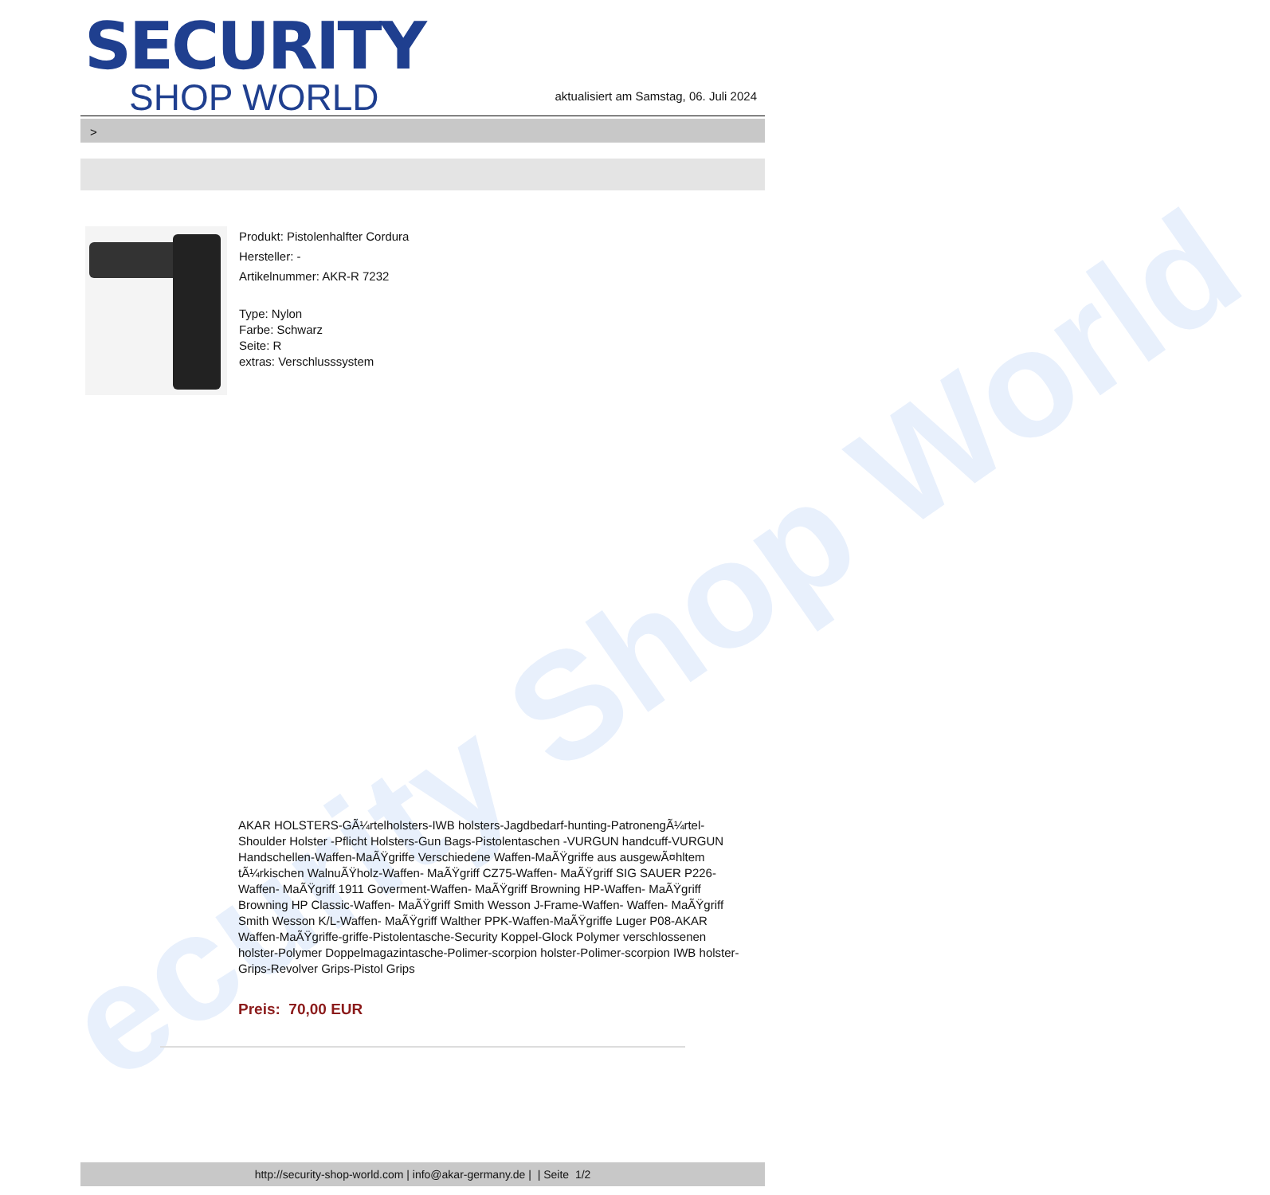ecurity Shop World
SECURITY
SHOP WORLD
aktualisiert am Samstag, 06. Juli 2024
>
Produkt: Pistolenhalfter Cordura
Hersteller: -
Artikelnummer: AKR-R 7232
Type: Nylon
Farbe: Schwarz
Seite: R
extras: Verschlusssystem
AKAR HOLSTERS-GÃ¼rtelholsters-IWB holsters-Jagdbedarf-hunting-PatronengÃ¼rtel- Shoulder Holster -Pflicht Holsters-Gun Bags-Pistolentaschen -VURGUN handcuff-VURGUN Handschellen-Waffen-MaÃŸgriffe Verschiedene Waffen-MaÃŸgriffe aus ausgewÃ¤hltem tÃ¼rkischen WalnuÃŸholz-Waffen- MaÃŸgriff CZ75-Waffen- MaÃŸgriff SIG SAUER P226-Waffen- MaÃŸgriff 1911 Goverment-Waffen- MaÃŸgriff Browning HP-Waffen- MaÃŸgriff Browning HP Classic-Waffen- MaÃŸgriff Smith Wesson J-Frame-Waffen- Waffen- MaÃŸgriff Smith Wesson K/L-Waffen- MaÃŸgriff Walther PPK-Waffen-MaÃŸgriffe Luger P08-AKAR Waffen-MaÃŸgriffe-griffe-Pistolentasche-Security Koppel-Glock Polymer verschlossenen holster-Polymer Doppelmagazintasche-Polimer-scorpion holster-Polimer-scorpion IWB holster-Grips-Revolver Grips-Pistol Grips
Preis: 70,00 EUR
http://security-shop-world.com | info@akar-germany.de | | Seite 1/2